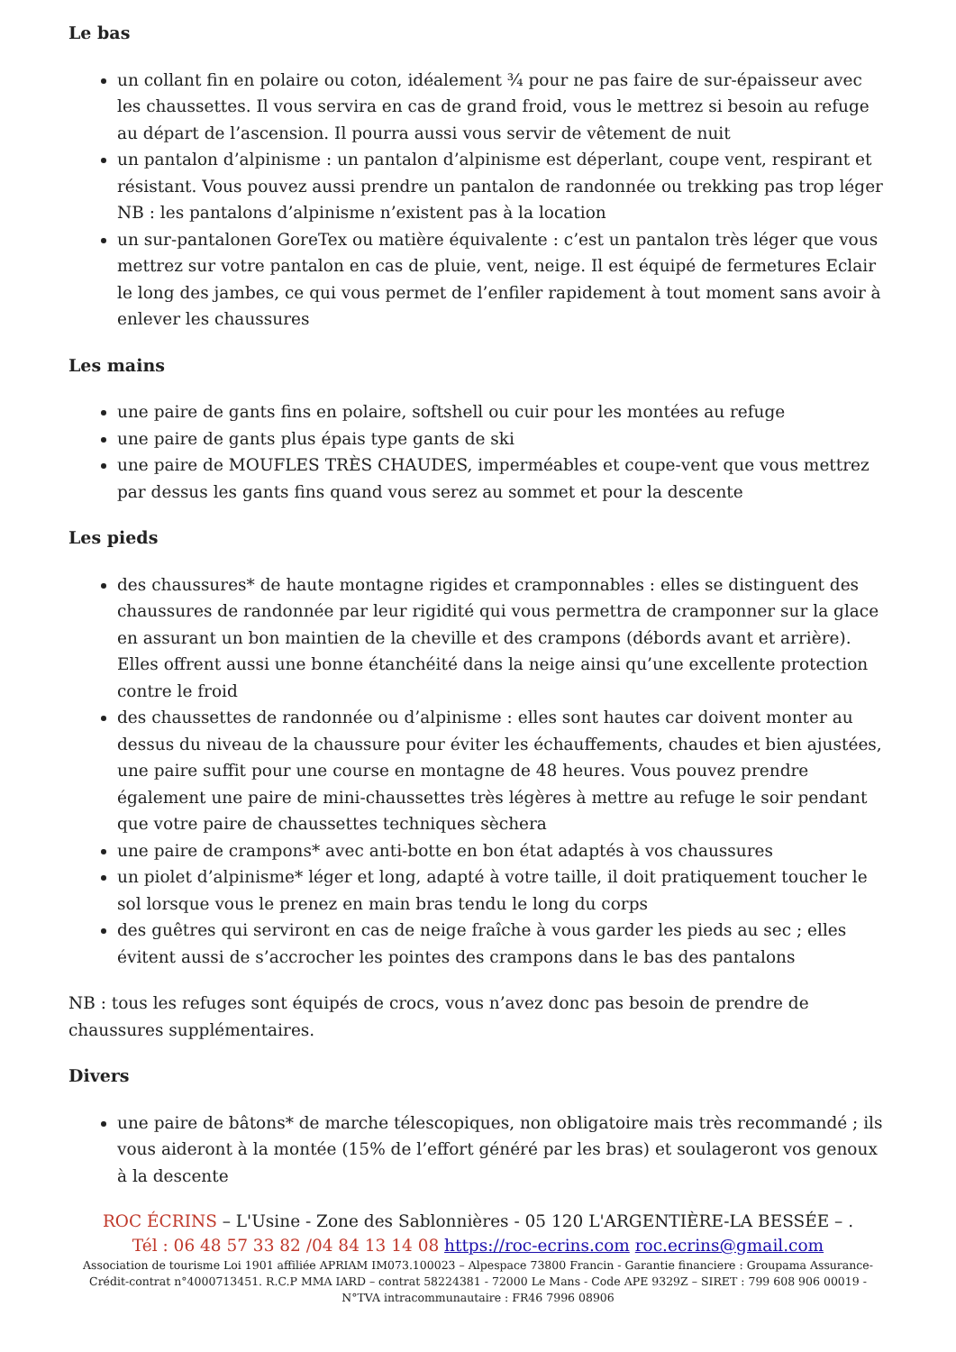Le bas
un collant fin en polaire ou coton, idéalement ¾ pour ne pas faire de sur-épaisseur avec les chaussettes. Il vous servira en cas de grand froid, vous le mettrez si besoin au refuge au départ de l’ascension. Il pourra aussi vous servir de vêtement de nuit
un pantalon d’alpinisme : un pantalon d’alpinisme est déperlant, coupe vent, respirant et résistant. Vous pouvez aussi prendre un pantalon de randonnée ou trekking pas trop léger
NB : les pantalons d’alpinisme n’existent pas à la location
un sur-pantalonen GoreTex ou matière équivalente : c’est un pantalon très léger que vous mettrez sur votre pantalon en cas de pluie, vent, neige. Il est équipé de fermetures Eclair le long des jambes, ce qui vous permet de l’enfiler rapidement à tout moment sans avoir à enlever les chaussures
Les mains
une paire de gants fins en polaire, softshell ou cuir pour les montées au refuge
une paire de gants plus épais type gants de ski
une paire de MOUFLES TRÈS CHAUDES, imperméables et coupe-vent que vous mettrez par dessus les gants fins quand vous serez au sommet et pour la descente
Les pieds
des chaussures* de haute montagne rigides et cramponnables : elles se distinguent des chaussures de randonnée par leur rigidité qui vous permettra de cramponner sur la glace en assurant un bon maintien de la cheville et des crampons (débords avant et arrière). Elles offrent aussi une bonne étanchéité dans la neige ainsi qu’une excellente protection contre le froid
des chaussettes de randonnée ou d’alpinisme : elles sont hautes car doivent monter au dessus du niveau de la chaussure pour éviter les échauffements, chaudes et bien ajustées, une paire suffit pour une course en montagne de 48 heures. Vous pouvez prendre également une paire de mini-chaussettes très légères à mettre au refuge le soir pendant que votre paire de chaussettes techniques sèchera
une paire de crampons* avec anti-botte en bon état adaptés à vos chaussures
un piolet d’alpinisme* léger et long, adapté à votre taille, il doit pratiquement toucher le sol lorsque vous le prenez en main bras tendu le long du corps
des guêtres qui serviront en cas de neige fraîche à vous garder les pieds au sec ; elles évitent aussi de s’accrocher les pointes des crampons dans le bas des pantalons
NB : tous les refuges sont équipés de crocs, vous n’avez donc pas besoin de prendre de chaussures supplémentaires.
Divers
une paire de bâtons* de marche télescopiques, non obligatoire mais très recommandé ; ils vous aideront à la montée (15% de l’effort généré par les bras) et soulageront vos genoux à la descente
ROC ÉCRINS – L'Usine - Zone des Sablonnières - 05 120 L'ARGENTIÈRE-LA BESSÉE – .
Tél : 06 48 57 33 82 /04 84 13 14 08 https://roc-ecrins.com roc.ecrins@gmail.com
Association de tourisme Loi 1901 affiliée APRIAM IM073.100023 – Alpespace 73800 Francin - Garantie financiere : Groupama Assurance-Crédit-contrat n°4000713451. R.C.P MMA IARD – contrat 58224381 - 72000 Le Mans - Code APE 9329Z – SIRET : 799 608 906 00019 - N°TVA intracommunautaire : FR46 7996 08906